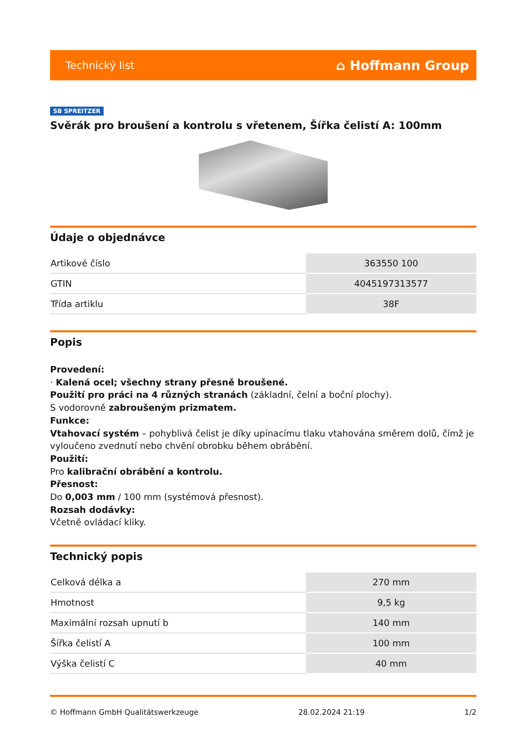Technický list ⌂ Hoffmann Group
SB SPREITZER
Svěrák pro broušení a kontrolu s vřetenem, Šířka čelistí A: 100mm
Údaje o objednávce
| Artikové číslo | 363550 100 |
| GTIN | 4045197313577 |
| Třída artiklu | 38F |
Popis
Provedení:
· Kalená ocel; všechny strany přesně broušené.
Použití pro práci na 4 různých stranách (základní, čelní a boční plochy).
S vodorovně zabroušeným prizmatem.
Funkce:
Vtahovací systém – pohyblivá čelist je díky upínacímu tlaku vtahována směrem dolů, čímž je vyloučeno zvednutí nebo chvění obrobku během obrábění.
Použití:
Pro kalibrační obrábění a kontrolu.
Přesnost:
Do 0,003 mm / 100 mm (systémová přesnost).
Rozsah dodávky:
Včetně ovládací kliky.
Technický popis
| Celková délka a | 270 mm |
| Hmotnost | 9,5 kg |
| Maximální rozsah upnutí b | 140 mm |
| Šířka čelistí A | 100 mm |
| Výška čelistí C | 40 mm |
© Hoffmann GmbH Qualitätswerkzeuge 28.02.2024 21:19 1/2